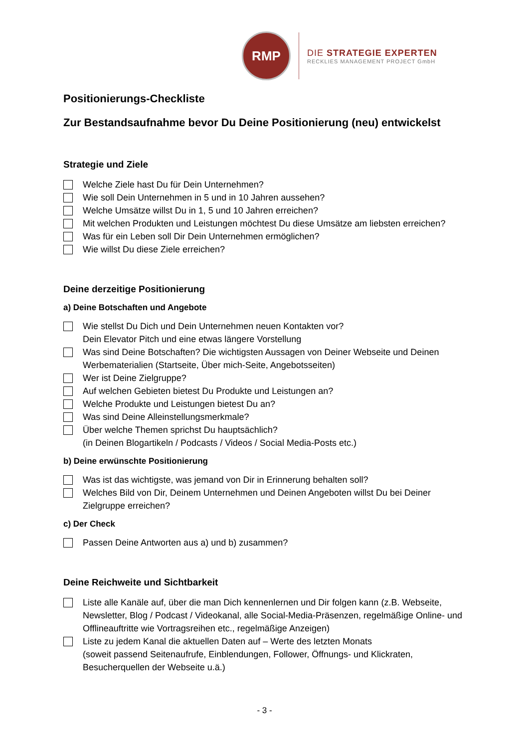RMP
DIE STRATEGIE EXPERTEN
RECKLIES MANAGEMENT PROJECT GmbH
Positionierungs-Checkliste
Zur Bestandsaufnahme bevor Du Deine Positionierung (neu) entwickelst
Strategie und Ziele
Welche Ziele hast Du für Dein Unternehmen?
Wie soll Dein Unternehmen in 5 und in 10 Jahren aussehen?
Welche Umsätze willst Du in 1, 5 und 10 Jahren erreichen?
Mit welchen Produkten und Leistungen möchtest Du diese Umsätze am liebsten erreichen?
Was für ein Leben soll Dir Dein Unternehmen ermöglichen?
Wie willst Du diese Ziele erreichen?
Deine derzeitige Positionierung
a) Deine Botschaften und Angebote
Wie stellst Du Dich und Dein Unternehmen neuen Kontakten vor?
Dein Elevator Pitch und eine etwas längere Vorstellung
Was sind Deine Botschaften? Die wichtigsten Aussagen von Deiner Webseite und Deinen Werbematerialien (Startseite, Über mich-Seite, Angebotsseiten)
Wer ist Deine Zielgruppe?
Auf welchen Gebieten bietest Du Produkte und Leistungen an?
Welche Produkte und Leistungen bietest Du an?
Was sind Deine Alleinstellungsmerkmale?
Über welche Themen sprichst Du hauptsächlich?
(in Deinen Blogartikeln / Podcasts / Videos / Social Media-Posts etc.)
b) Deine erwünschte Positionierung
Was ist das wichtigste, was jemand von Dir in Erinnerung behalten soll?
Welches Bild von Dir, Deinem Unternehmen und Deinen Angeboten willst Du bei Deiner Zielgruppe erreichen?
c) Der Check
Passen Deine Antworten aus a) und b) zusammen?
Deine Reichweite und Sichtbarkeit
Liste alle Kanäle auf, über die man Dich kennenlernen und Dir folgen kann (z.B. Webseite, Newsletter, Blog / Podcast / Videokanal, alle Social-Media-Präsenzen, regelmäßige Online- und Offlineauftritte wie Vortragsreihen etc., regelmäßige Anzeigen)
Liste zu jedem Kanal die aktuellen Daten auf – Werte des letzten Monats
(soweit passend Seitenaufrufe, Einblendungen, Follower, Öffnungs- und Klickraten, Besucherquellen der Webseite u.ä.)
- 3 -